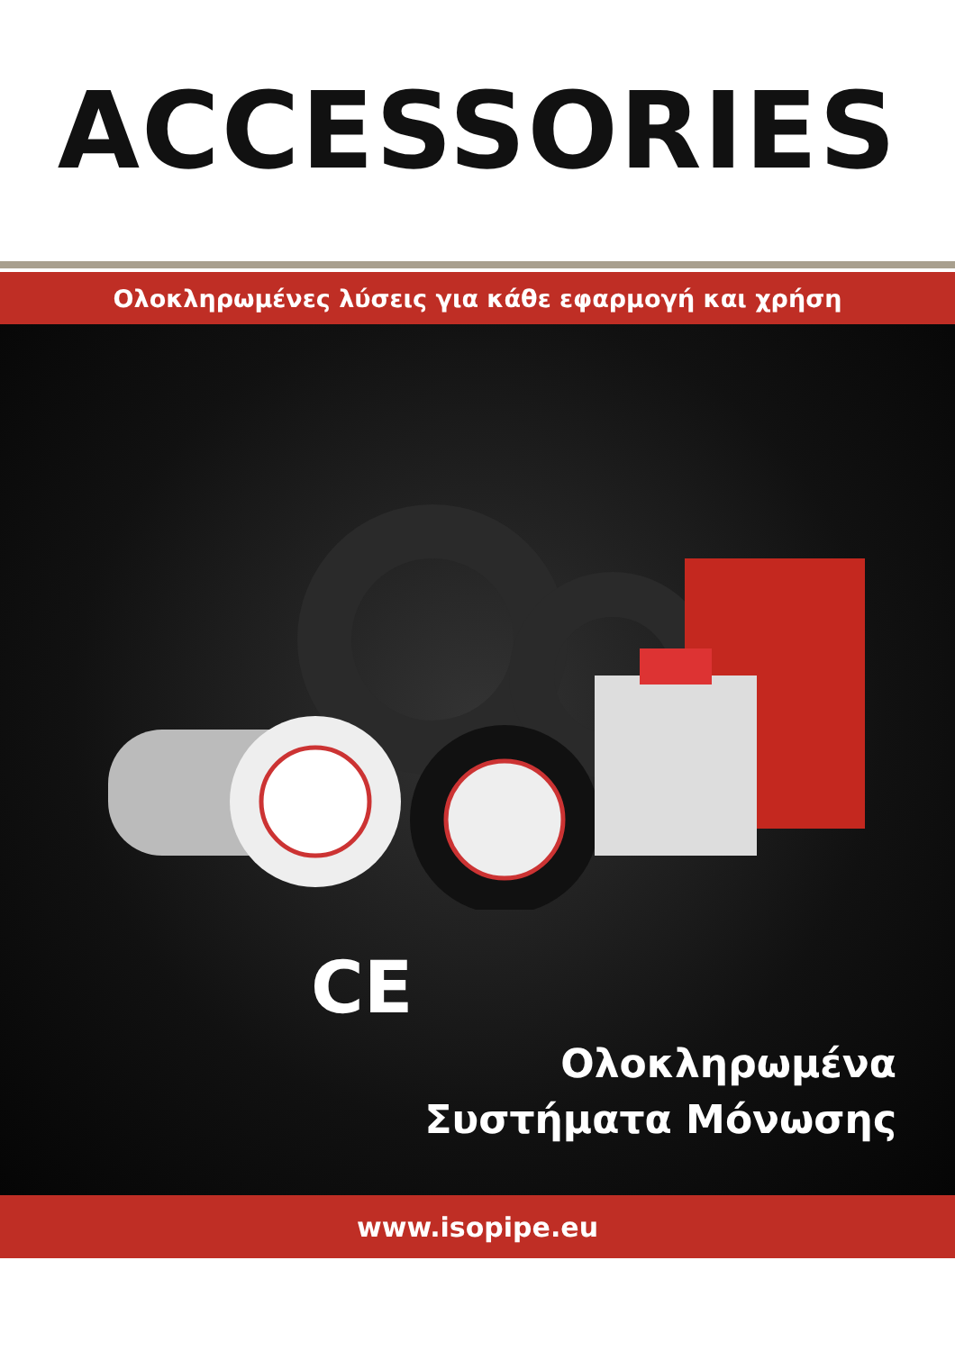ACCESSORIES
Ολοκληρωμένες λύσεις για κάθε εφαρμογή και χρήση
CE
Ολοκληρωμένα
Συστήματα Μόνωσης
www.isopipe.eu